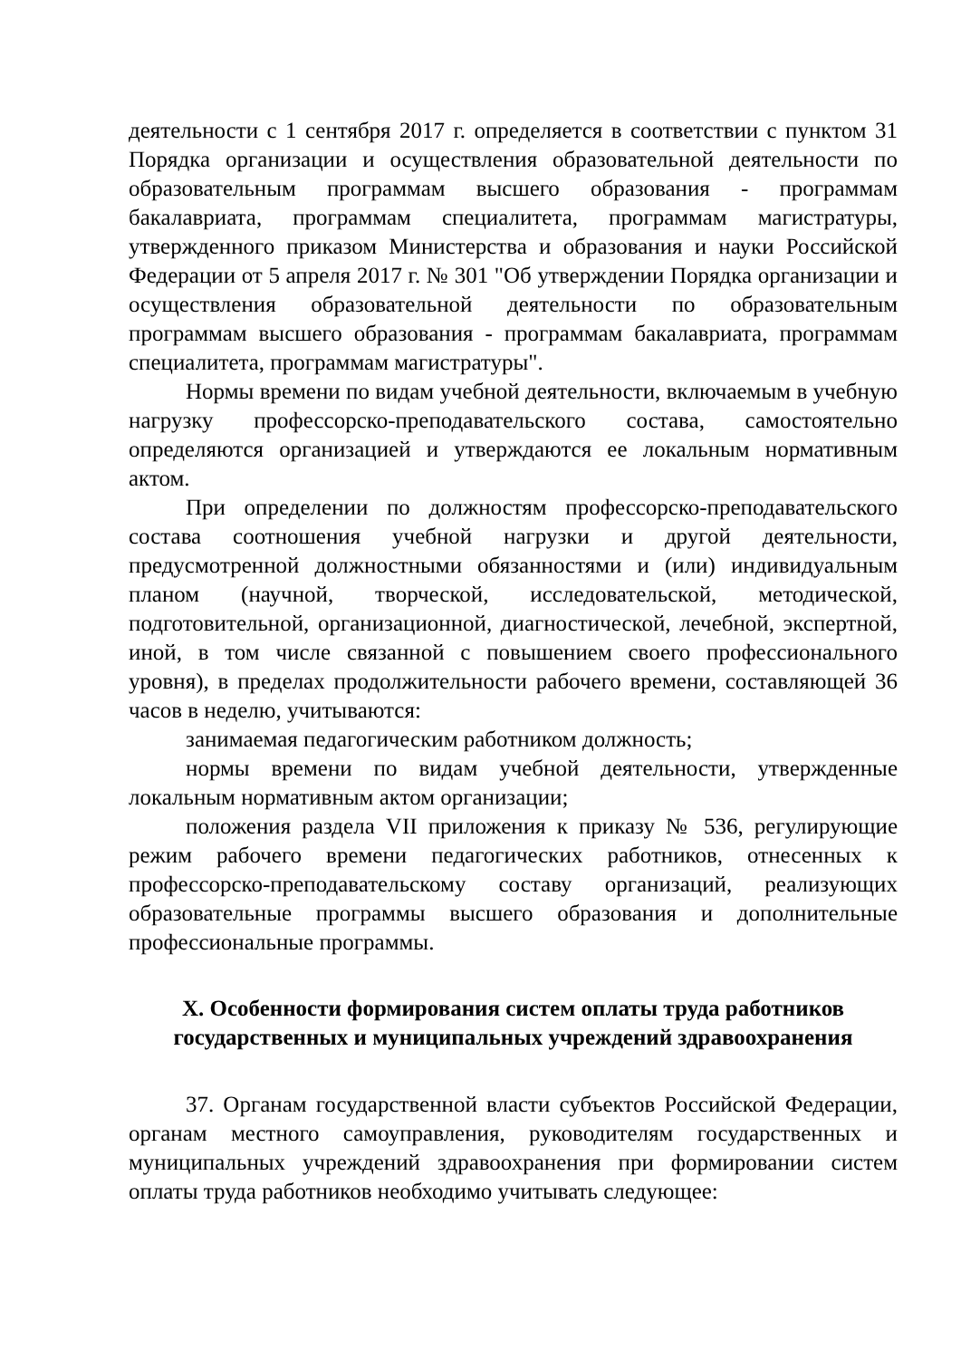деятельности с 1 сентября 2017 г. определяется в соответствии с пунктом 31 Порядка организации и осуществления образовательной деятельности по образовательным программам высшего образования - программам бакалавриата, программам специалитета, программам магистратуры, утвержденного приказом Министерства и образования и науки Российской Федерации от 5 апреля 2017 г. № 301 "Об утверждении Порядка организации и осуществления образовательной деятельности по образовательным программам высшего образования - программам бакалавриата, программам специалитета, программам магистратуры".
Нормы времени по видам учебной деятельности, включаемым в учебную нагрузку профессорско-преподавательского состава, самостоятельно определяются организацией и утверждаются ее локальным нормативным актом.
При определении по должностям профессорско-преподавательского состава соотношения учебной нагрузки и другой деятельности, предусмотренной должностными обязанностями и (или) индивидуальным планом (научной, творческой, исследовательской, методической, подготовительной, организационной, диагностической, лечебной, экспертной, иной, в том числе связанной с повышением своего профессионального уровня), в пределах продолжительности рабочего времени, составляющей 36 часов в неделю, учитываются:
занимаемая педагогическим работником должность;
нормы времени по видам учебной деятельности, утвержденные локальным нормативным актом организации;
положения раздела VII приложения к приказу № 536, регулирующие режим рабочего времени педагогических работников, отнесенных к профессорско-преподавательскому составу организаций, реализующих образовательные программы высшего образования и дополнительные профессиональные программы.
X. Особенности формирования систем оплаты труда работников
государственных и муниципальных учреждений здравоохранения
37. Органам государственной власти субъектов Российской Федерации, органам местного самоуправления, руководителям государственных и муниципальных учреждений здравоохранения при формировании систем оплаты труда работников необходимо учитывать следующее: